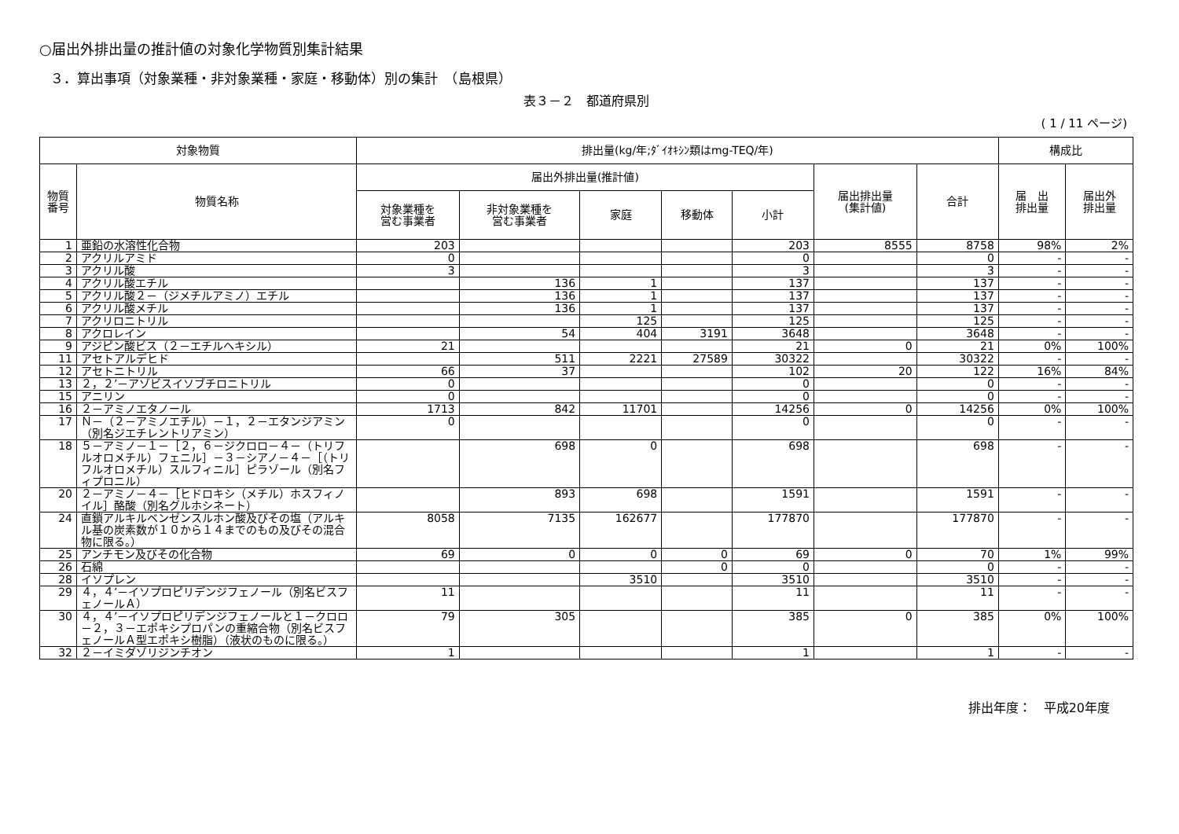○届出外排出量の推計値の対象化学物質別集計結果
３．算出事項（対象業種・非対象業種・家庭・移動体）別の集計　（島根県）
表３－２　都道府県別
( 1 / 11 ページ)
| 対象物質 | | 排出量(kg/年;ﾀﾞｲｵｷｼﾝ類はmg-TEQ/年) | | | | | | | 構成比 | |
| --- | --- | --- | --- | --- | --- | --- | --- | --- | --- | --- |
| 物質 番号 | 物質名称 | 届出外排出量(推計値) | | | | | 届出排出量 (集計値) | 合計 | 届 出 排出量 | 届出外 排出量 |
| | | 対象業種を 営む事業者 | 非対象業種を 営む事業者 | 家庭 | 移動体 | 小計 | | | | |
| 1 | 亜鉛の水溶性化合物 | 203 | | | | 203 | 8555 | 8758 | 98% | 2% |
| 2 | アクリルアミド | 0 | | | | 0 | | 0 | - | - |
| 3 | アクリル酸 | 3 | | | | 3 | | 3 | - | - |
| 4 | アクリル酸エチル | | 136 | 1 | | 137 | | 137 | - | - |
| 5 | アクリル酸２－（ジメチルアミノ）エチル | | 136 | 1 | | 137 | | 137 | - | - |
| 6 | アクリル酸メチル | | 136 | 1 | | 137 | | 137 | - | - |
| 7 | アクリロニトリル | | | 125 | | 125 | | 125 | - | - |
| 8 | アクロレイン | | 54 | 404 | 3191 | 3648 | | 3648 | - | - |
| 9 | アジピン酸ビス（２－エチルヘキシル） | 21 | | | | 21 | 0 | 21 | 0% | 100% |
| 11 | アセトアルデヒド | | 511 | 2221 | 27589 | 30322 | | 30322 | - | - |
| 12 | アセトニトリル | 66 | 37 | | | 102 | 20 | 122 | 16% | 84% |
| 13 | ２，２’－アゾビスイソブチロニトリル | 0 | | | | 0 | | 0 | - | - |
| 15 | アニリン | 0 | | | | 0 | | 0 | - | - |
| 16 | ２－アミノエタノール | 1713 | 842 | 11701 | | 14256 | 0 | 14256 | 0% | 100% |
| 17 | Ｎ－（２－アミノエチル）－１，２－エタンジアミン（別名ジエチレントリアミン） | 0 | | | | 0 | | 0 | - | - |
| 18 | ５－アミノ－１－［２，６－ジクロロ－４－（トリフルオロメチル）フェニル］－３－シアノ－４－［（トリフルオロメチル）スルフィニル］ピラゾール（別名フィプロニル） | | 698 | 0 | | 698 | | 698 | - | - |
| 20 | ２－アミノ－４－［ヒドロキシ（メチル）ホスフィノイル］酪酸（別名グルホシネート） | | 893 | 698 | | 1591 | | 1591 | - | - |
| 24 | 直鎖アルキルベンゼンスルホン酸及びその塩（アルキル基の炭素数が１０から１４までのもの及びその混合物に限る。） | 8058 | 7135 | 162677 | | 177870 | | 177870 | - | - |
| 25 | アンチモン及びその化合物 | 69 | 0 | 0 | 0 | 69 | 0 | 70 | 1% | 99% |
| 26 | 石綿 | | | | 0 | 0 | | 0 | - | - |
| 28 | イソプレン | | | 3510 | | 3510 | | 3510 | - | - |
| 29 | ４，４’－イソプロピリデンジフェノール（別名ビスフェノールＡ） | 11 | | | | 11 | | 11 | - | - |
| 30 | ４，４’－イソプロピリデンジフェノールと１－クロロ－２，３－エポキシプロパンの重縮合物（別名ビスフェノールＡ型エポキシ樹脂）（液状のものに限る。） | 79 | 305 | | | 385 | 0 | 385 | 0% | 100% |
| 32 | ２－イミダゾリジンチオン | 1 | | | | 1 | | 1 | - | - |
排出年度：　平成20年度